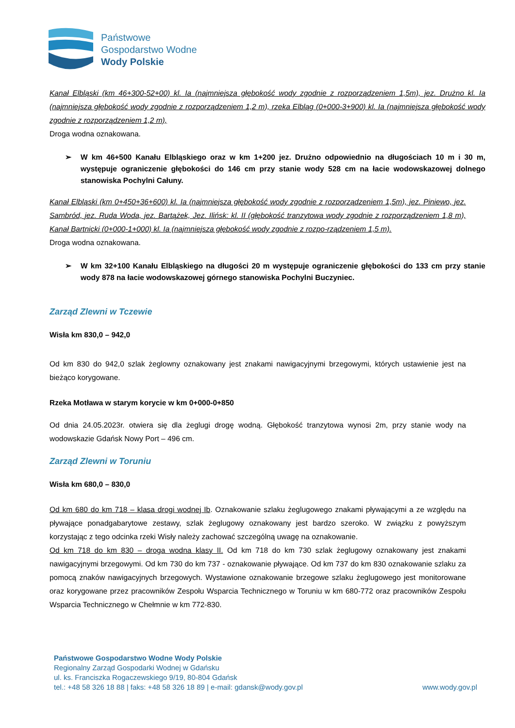Państwowe
Gospodarstwo Wodne
Wody Polskie
Kanał Elbląski (km 46+300-52+00) kl. Ia (najmniejsza głębokość wody zgodnie z rozporządzeniem 1,5m), jez. Drużno kl. Ia (najmniejsza głębokość wody zgodnie z rozporządzeniem 1,2 m), rzeka Elbląg (0+000-3+900) kl. Ia (najmniejsza głębokość wody zgodnie z rozporządzeniem 1,2 m),
Droga wodna oznakowana.
➢ W km 46+500 Kanału Elbląskiego oraz w km 1+200 jez. Drużno odpowiednio na długościach 10 m i 30 m, występuje ograniczenie głębokości do 146 cm przy stanie wody 528 cm na łacie wodowskazowej dolnego stanowiska Pochylni Całuny.
Kanał Elbląski (km 0+450+36+600) kl. Ia (najmniejsza głębokość wody zgodnie z rozporządzeniem 1,5m), jez. Piniewo, jez. Sambród, jez. Ruda Woda, jez. Bartążek, Jez. Ilińsk: kl. II (głębokość tranzytowa wody zgodnie z rozporządzeniem 1,8 m), Kanał Bartnicki (0+000-1+000) kl. Ia (najmniejsza głębokość wody zgodnie z rozpo-rządzeniem 1,5 m).
Droga wodna oznakowana.
➢ W km 32+100 Kanału Elbląskiego na długości 20 m występuje ograniczenie głębokości do 133 cm przy stanie wody 878 na łacie wodowskazowej górnego stanowiska Pochylni Buczyniec.
Zarząd Zlewni w Tczewie
Wisła km 830,0 – 942,0
Od km 830 do 942,0 szlak żeglowny oznakowany jest znakami nawigacyjnymi brzegowymi, których ustawienie jest na bieżąco korygowane.
Rzeka Motława w starym korycie w km 0+000-0+850
Od dnia 24.05.2023r. otwiera się dla żeglugi drogę wodną. Głębokość tranzytowa wynosi 2m, przy stanie wody na wodowskazie Gdańsk Nowy Port – 496 cm.
Zarząd Zlewni w Toruniu
Wisła km 680,0 – 830,0
Od km 680 do km 718 – klasa drogi wodnej Ib. Oznakowanie szlaku żeglugowego znakami pływającymi a ze względu na pływające ponadgabarytowe zestawy, szlak żeglugowy oznakowany jest bardzo szeroko. W związku z powyższym korzystając z tego odcinka rzeki Wisły należy zachować szczególną uwagę na oznakowanie.
Od km 718 do km 830 – droga wodna klasy II. Od km 718 do km 730 szlak żeglugowy oznakowany jest znakami nawigacyjnymi brzegowymi. Od km 730 do km 737 - oznakowanie pływające. Od km 737 do km 830 oznakowanie szlaku za pomocą znaków nawigacyjnych brzegowych. Wystawione oznakowanie brzegowe szlaku żeglugowego jest monitorowane oraz korygowane przez pracowników Zespołu Wsparcia Technicznego w Toruniu w km 680-772 oraz pracowników Zespołu Wsparcia Technicznego w Chełmnie w km 772-830.
Państwowe Gospodarstwo Wodne Wody Polskie
Regionalny Zarząd Gospodarki Wodnej w Gdańsku
ul. ks. Franciszka Rogaczewskiego 9/19, 80-804 Gdańsk
tel.: +48 58 326 18 88 | faks: +48 58 326 18 89 | e-mail: gdansk@wody.gov.pl
www.wody.gov.pl